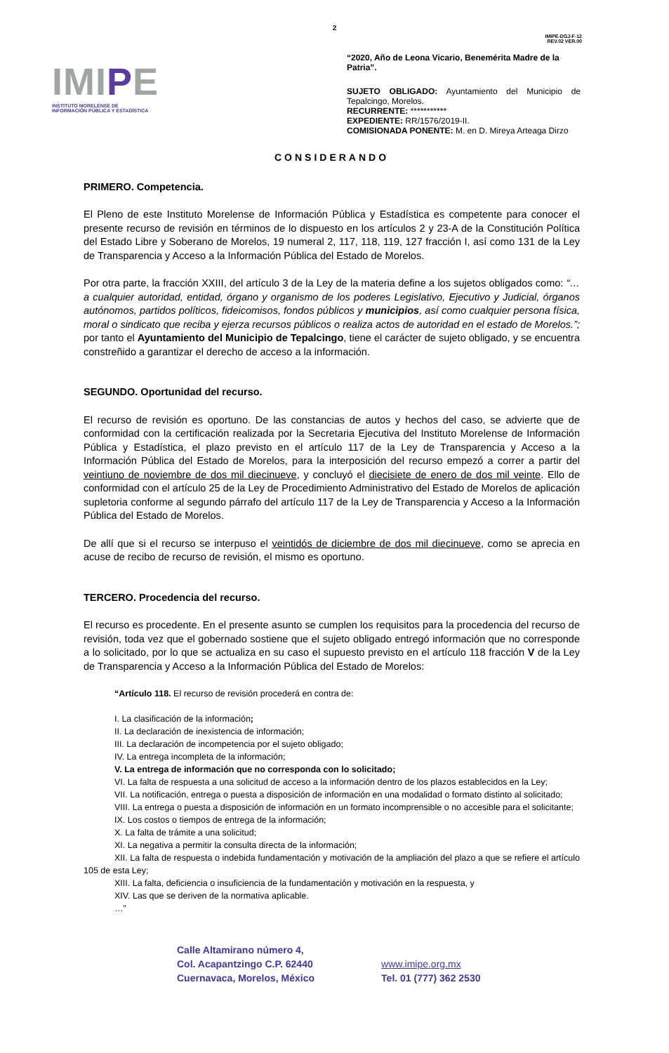2
IMIPE-DGJ-F-12
REV.02 VER.00
IMIPE
INSTITUTO MORELENSE DE
INFORMACIÓN PÚBLICA Y ESTADÍSTICA
“2020, Año de Leona Vicario, Benemérita Madre de la Patria”.
SUJETO OBLIGADO: Ayuntamiento del Municipio de Tepalcingo, Morelos.
RECURRENTE: ***********
EXPEDIENTE: RR/1576/2019-II.
COMISIONADA PONENTE: M. en D. Mireya Arteaga Dirzo
CONSIDERANDO
PRIMERO. Competencia.
El Pleno de este Instituto Morelense de Información Pública y Estadística es competente para conocer el presente recurso de revisión en términos de lo dispuesto en los artículos 2 y 23-A de la Constitución Política del Estado Libre y Soberano de Morelos, 19 numeral 2, 117, 118, 119, 127 fracción I, así como 131 de la Ley de Transparencia y Acceso a la Información Pública del Estado de Morelos.
Por otra parte, la fracción XXIII, del artículo 3 de la Ley de la materia define a los sujetos obligados como: “…a cualquier autoridad, entidad, órgano y organismo de los poderes Legislativo, Ejecutivo y Judicial, órganos autónomos, partidos políticos, fideicomisos, fondos públicos y municipios, así como cualquier persona física, moral o sindicato que reciba y ejerza recursos públicos o realiza actos de autoridad en el estado de Morelos.”; por tanto el Ayuntamiento del Municipio de Tepalcingo, tiene el carácter de sujeto obligado, y se encuentra constreñido a garantizar el derecho de acceso a la información.
SEGUNDO. Oportunidad del recurso.
El recurso de revisión es oportuno. De las constancias de autos y hechos del caso, se advierte que de conformidad con la certificación realizada por la Secretaria Ejecutiva del Instituto Morelense de Información Pública y Estadística, el plazo previsto en el artículo 117 de la Ley de Transparencia y Acceso a la Información Pública del Estado de Morelos, para la interposición del recurso empezó a correr a partir del veintiuno de noviembre de dos mil diecinueve, y concluyó el diecisiete de enero de dos mil veinte. Ello de conformidad con el artículo 25 de la Ley de Procedimiento Administrativo del Estado de Morelos de aplicación supletoria conforme al segundo párrafo del artículo 117 de la Ley de Transparencia y Acceso a la Información Pública del Estado de Morelos.
De allí que si el recurso se interpuso el veintidós de diciembre de dos mil diecinueve, como se aprecia en acuse de recibo de recurso de revisión, el mismo es oportuno.
TERCERO. Procedencia del recurso.
El recurso es procedente. En el presente asunto se cumplen los requisitos para la procedencia del recurso de revisión, toda vez que el gobernado sostiene que el sujeto obligado entregó información que no corresponde a lo solicitado, por lo que se actualiza en su caso el supuesto previsto en el artículo 118 fracción V de la Ley de Transparencia y Acceso a la Información Pública del Estado de Morelos:
“Artículo 118. El recurso de revisión procederá en contra de:
I. La clasificación de la información;
II. La declaración de inexistencia de información;
III. La declaración de incompetencia por el sujeto obligado;
IV. La entrega incompleta de la información;
V. La entrega de información que no corresponda con lo solicitado;
VI. La falta de respuesta a una solicitud de acceso a la información dentro de los plazos establecidos en la Ley;
VII. La notificación, entrega o puesta a disposición de información en una modalidad o formato distinto al solicitado;
VIII. La entrega o puesta a disposición de información en un formato incomprensible o no accesible para el solicitante;
IX. Los costos o tiempos de entrega de la información;
X. La falta de trámite a una solicitud;
XI. La negativa a permitir la consulta directa de la información;
XII. La falta de respuesta o indebida fundamentación y motivación de la ampliación del plazo a que se refiere el artículo 105 de esta Ley;
XIII. La falta, deficiencia o insuficiencia de la fundamentación y motivación en la respuesta, y
XIV. Las que se deriven de la normativa aplicable.
…”
Calle Altamirano número 4,
Col. Acapantzingo C.P. 62440
Cuernavaca, Morelos, México
www.imipe.org.mx
Tel. 01 (777) 362 2530